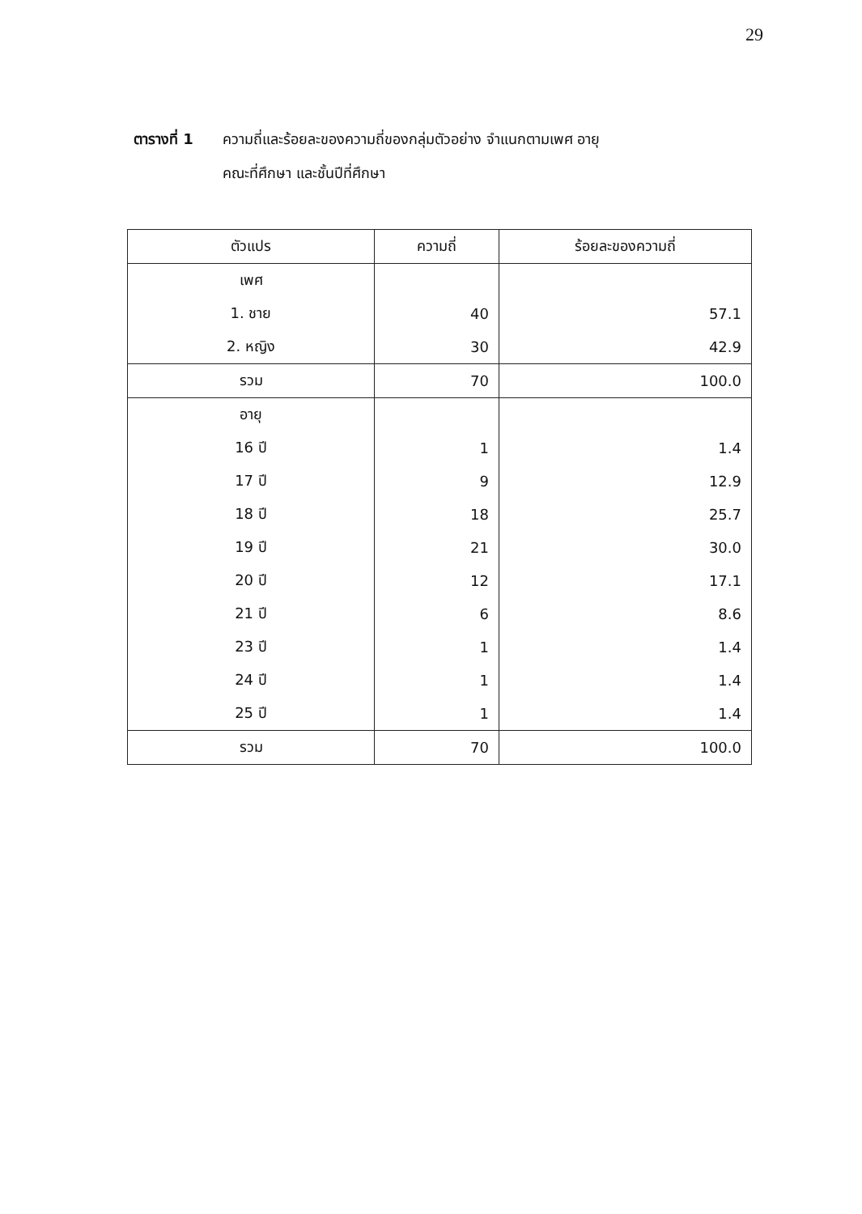29
ตารางที่ 1 ความถี่และร้อยละของความถี่ของกลุ่มตัวอย่าง จำแนกตามเพศ อายุ
คณะที่ศึกษา และชั้นปีที่ศึกษา
| ตัวแปร | ความถี่ | ร้อยละของความถี่ |
| --- | --- | --- |
| เพศ | | |
| 1. ชาย | 40 | 57.1 |
| 2. หญิง | 30 | 42.9 |
| รวม | 70 | 100.0 |
| อายุ | | |
| 16 ปี | 1 | 1.4 |
| 17 ปี | 9 | 12.9 |
| 18 ปี | 18 | 25.7 |
| 19 ปี | 21 | 30.0 |
| 20 ปี | 12 | 17.1 |
| 21 ปี | 6 | 8.6 |
| 23 ปี | 1 | 1.4 |
| 24 ปี | 1 | 1.4 |
| 25 ปี | 1 | 1.4 |
| รวม | 70 | 100.0 |